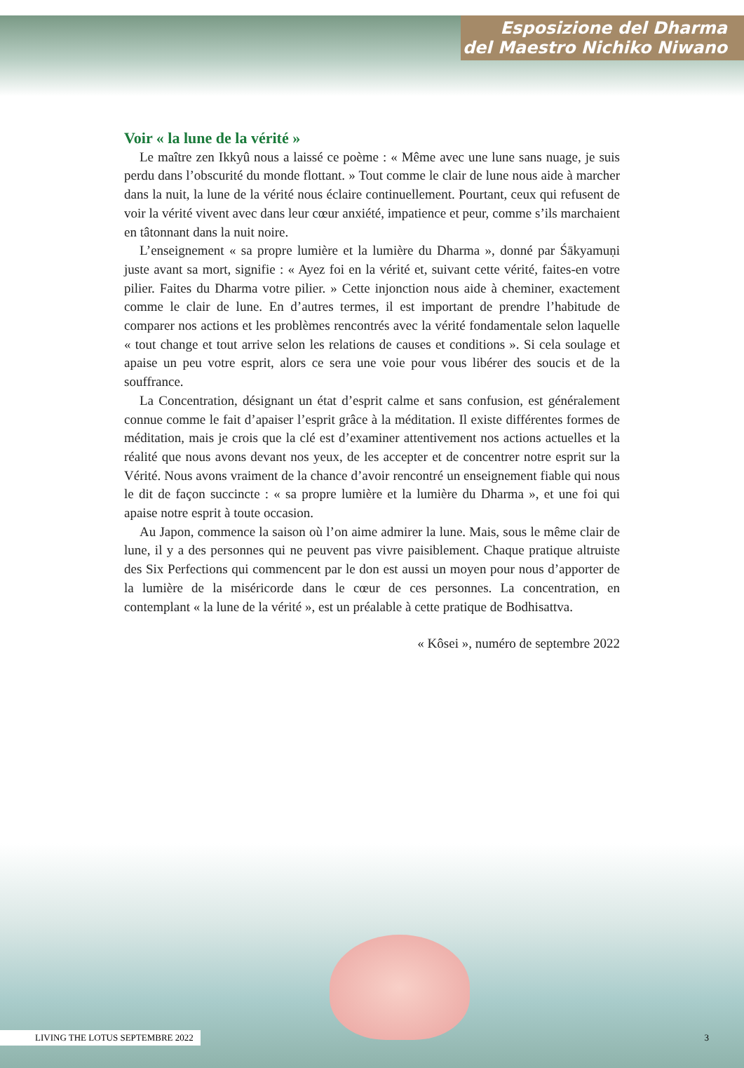Esposizione del Dharma
del Maestro Nichiko Niwano
Voir « la lune de la vérité »
Le maître zen Ikkyû nous a laissé ce poème : « Même avec une lune sans nuage, je suis perdu dans l’obscurité du monde flottant. » Tout comme le clair de lune nous aide à marcher dans la nuit, la lune de la vérité nous éclaire continuellement. Pourtant, ceux qui refusent de voir la vérité vivent avec dans leur cœur anxiété, impatience et peur, comme s’ils marchaient en tâtonnant dans la nuit noire.
L’enseignement « sa propre lumière et la lumière du Dharma », donné par Śākyamuṇi juste avant sa mort, signifie : « Ayez foi en la vérité et, suivant cette vérité, faites-en votre pilier. Faites du Dharma votre pilier. » Cette injonction nous aide à cheminer, exactement comme le clair de lune. En d’autres termes, il est important de prendre l’habitude de comparer nos actions et les problèmes rencontrés avec la vérité fondamentale selon laquelle « tout change et tout arrive selon les relations de causes et conditions ». Si cela soulage et apaise un peu votre esprit, alors ce sera une voie pour vous libérer des soucis et de la souffrance.
La Concentration, désignant un état d’esprit calme et sans confusion, est généralement connue comme le fait d’apaiser l’esprit grâce à la méditation. Il existe différentes formes de méditation, mais je crois que la clé est d’examiner attentivement nos actions actuelles et la réalité que nous avons devant nos yeux, de les accepter et de concentrer notre esprit sur la Vérité. Nous avons vraiment de la chance d’avoir rencontré un enseignement fiable qui nous le dit de façon succincte : « sa propre lumière et la lumière du Dharma », et une foi qui apaise notre esprit à toute occasion.
Au Japon, commence la saison où l’on aime admirer la lune. Mais, sous le même clair de lune, il y a des personnes qui ne peuvent pas vivre paisiblement. Chaque pratique altruiste des Six Perfections qui commencent par le don est aussi un moyen pour nous d’apporter de la lumière de la miséricorde dans le cœur de ces personnes. La concentration, en contemplant « la lune de la vérité », est un préalable à cette pratique de Bodhisattva.
« Kôsei », numéro de septembre 2022
LIVING THE LOTUS SEPTEMBRE 2022 3